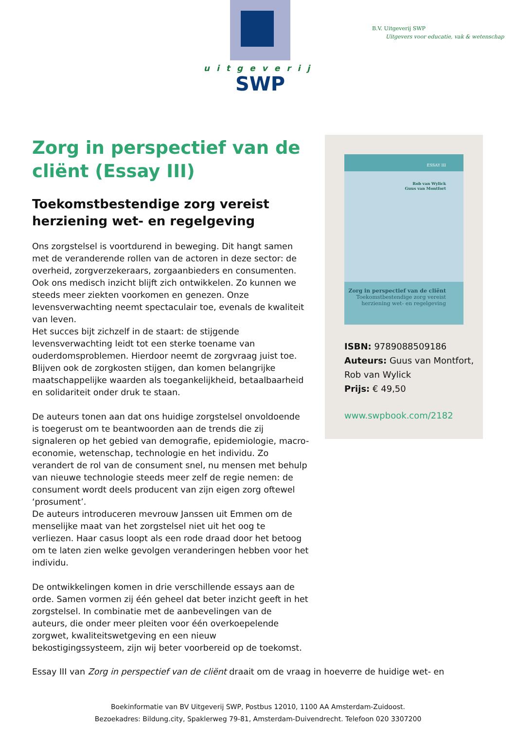uitgeverij
SWP
B.V. Uitgeverij SWP
Uitgevers voor educatie, vak & wetenschap
Zorg in perspectief van de cliënt (Essay III)
Toekomstbestendige zorg vereist herziening wet- en regelgeving
Ons zorgstelsel is voortdurend in beweging. Dit hangt samen met de veranderende rollen van de actoren in deze sector: de overheid, zorgverzekeraars, zorgaanbieders en consumenten. Ook ons medisch inzicht blijft zich ontwikkelen. Zo kunnen we steeds meer ziekten voorkomen en genezen. Onze levensverwachting neemt spectaculair toe, evenals de kwaliteit van leven.
Het succes bijt zichzelf in de staart: de stijgende levensverwachting leidt tot een sterke toename van ouderdomsproblemen. Hierdoor neemt de zorgvraag juist toe. Blijven ook de zorgkosten stijgen, dan komen belangrijke maatschappelijke waarden als toegankelijkheid, betaalbaarheid en solidariteit onder druk te staan.
De auteurs tonen aan dat ons huidige zorgstelsel onvoldoende is toegerust om te beantwoorden aan de trends die zij signaleren op het gebied van demografie, epidemiologie, macro-economie, wetenschap, technologie en het individu. Zo verandert de rol van de consument snel, nu mensen met behulp van nieuwe technologie steeds meer zelf de regie nemen: de consument wordt deels producent van zijn eigen zorg oftewel ‘prosument’.
De auteurs introduceren mevrouw Janssen uit Emmen om de menselijke maat van het zorgstelsel niet uit het oog te verliezen. Haar casus loopt als een rode draad door het betoog om te laten zien welke gevolgen veranderingen hebben voor het individu.
De ontwikkelingen komen in drie verschillende essays aan de orde. Samen vormen zij één geheel dat beter inzicht geeft in het zorgstelsel. In combinatie met de aanbevelingen van de auteurs, die onder meer pleiten voor één overkoepelende zorgwet, kwaliteitswetgeving en een nieuw bekostigingssysteem, zijn wij beter voorbereid op de toekomst.
ESSAY III
Rob van Wylick
Guus van Montfort
Zorg in perspectief van de cliënt
Toekomstbestendige zorg vereist
herziening wet- en regelgeving
ISBN: 9789088509186
Auteurs: Guus van Montfort, Rob van Wylick
Prijs: € 49,50
www.swpbook.com/2182
Essay III van Zorg in perspectief van de cliënt draait om de vraag in hoeverre de huidige wet- en
Boekinformatie van BV Uitgeverij SWP, Postbus 12010, 1100 AA Amsterdam-Zuidoost.
Bezoekadres: Bildung.city, Spaklerweg 79-81, Amsterdam-Duivendrecht. Telefoon 020 3307200